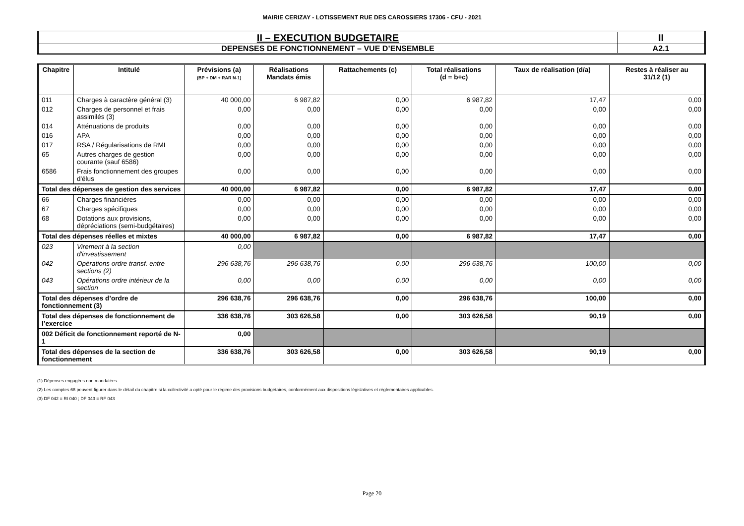MAIRIE CERIZAY - LOTISSEMENT RUE DES CAROSSIERS 17306 - CFU - 2021
| II – EXECUTION BUDGETAIRE | II |
| DEPENSES DE FONCTIONNEMENT – VUE D’ENSEMBLE | A2.1 |
| Chapitre | Intitulé | Prévisions (a) (BP + DM + RAR N-1) | Réalisations Mandats émis | Rattachements (c) | Total réalisations (d = b+c) | Taux de réalisation (d/a) | Restes à réaliser au 31/12 (1) |
| --- | --- | --- | --- | --- | --- | --- | --- |
| 011 | Charges à caractère général (3) | 40 000,00 | 6 987,82 | 0,00 | 6 987,82 | 17,47 | 0,00 |
| 012 | Charges de personnel et frais assimilés (3) | 0,00 | 0,00 | 0,00 | 0,00 | 0,00 | 0,00 |
| 014 | Atténuations de produits | 0,00 | 0,00 | 0,00 | 0,00 | 0,00 | 0,00 |
| 016 | APA | 0,00 | 0,00 | 0,00 | 0,00 | 0,00 | 0,00 |
| 017 | RSA / Régularisations de RMI | 0,00 | 0,00 | 0,00 | 0,00 | 0,00 | 0,00 |
| 65 | Autres charges de gestion courante (sauf 6586) | 0,00 | 0,00 | 0,00 | 0,00 | 0,00 | 0,00 |
| 6586 | Frais fonctionnement des groupes d'élus | 0,00 | 0,00 | 0,00 | 0,00 | 0,00 | 0,00 |
| Total des dépenses de gestion des services | | 40 000,00 | 6 987,82 | 0,00 | 6 987,82 | 17,47 | 0,00 |
| 66 | Charges financières | 0,00 | 0,00 | 0,00 | 0,00 | 0,00 | 0,00 |
| 67 | Charges spécifiques | 0,00 | 0,00 | 0,00 | 0,00 | 0,00 | 0,00 |
| 68 | Dotations aux provisions, dépréciations (semi-budgétaires) | 0,00 | 0,00 | 0,00 | 0,00 | 0,00 | 0,00 |
| Total des dépenses réelles et mixtes | | 40 000,00 | 6 987,82 | 0,00 | 6 987,82 | 17,47 | 0,00 |
| 023 | Virement à la section d'investissement | 0,00 | | | | | |
| 042 | Opérations ordre transf. entre sections (2) | 296 638,76 | 296 638,76 | 0,00 | 296 638,76 | 100,00 | 0,00 |
| 043 | Opérations ordre intérieur de la section | 0,00 | 0,00 | 0,00 | 0,00 | 0,00 | 0,00 |
| Total des dépenses d’ordre de fonctionnement (3) | | 296 638,76 | 296 638,76 | 0,00 | 296 638,76 | 100,00 | 0,00 |
| Total des dépenses de fonctionnement de l’exercice | | 336 638,76 | 303 626,58 | 0,00 | 303 626,58 | 90,19 | 0,00 |
| 002 Déficit de fonctionnement reporté de N-1 | | 0,00 | | | | | |
| Total des dépenses de la section de fonctionnement | | 336 638,76 | 303 626,58 | 0,00 | 303 626,58 | 90,19 | 0,00 |
(1) Dépenses engagées non mandatées.
(2) Les comptes 68 peuvent figurer dans le détail du chapitre si la collectivité a opté pour le régime des provisions budgétaires, conformément aux dispositions législatives et réglementaires applicables.
(3) DF 042 = RI 040 ; DF 043 = RF 043
Page 20